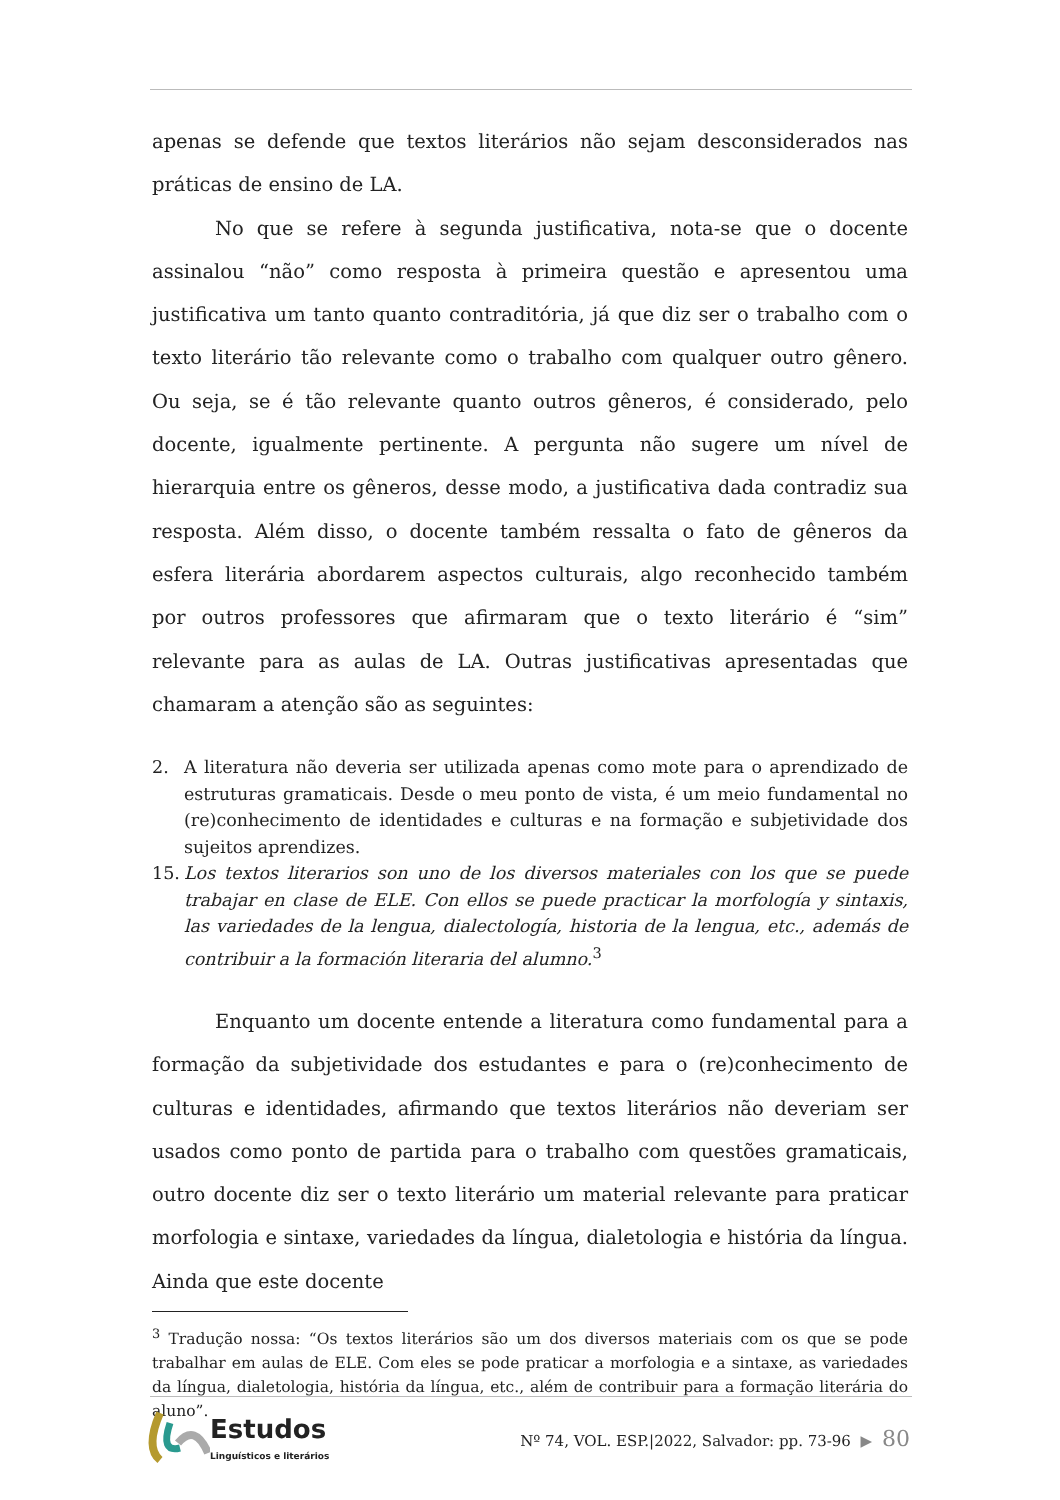apenas se defende que textos literários não sejam desconsiderados nas práticas de ensino de LA.
No que se refere à segunda justificativa, nota-se que o docente assinalou “não” como resposta à primeira questão e apresentou uma justificativa um tanto quanto contraditória, já que diz ser o trabalho com o texto literário tão relevante como o trabalho com qualquer outro gênero. Ou seja, se é tão relevante quanto outros gêneros, é considerado, pelo docente, igualmente pertinente. A pergunta não sugere um nível de hierarquia entre os gêneros, desse modo, a justificativa dada contradiz sua resposta. Além disso, o docente também ressalta o fato de gêneros da esfera literária abordarem aspectos culturais, algo reconhecido também por outros professores que afirmaram que o texto literário é “sim” relevante para as aulas de LA. Outras justificativas apresentadas que chamaram a atenção são as seguintes:
2. A literatura não deveria ser utilizada apenas como mote para o aprendizado de estruturas gramaticais. Desde o meu ponto de vista, é um meio fundamental no (re)conhecimento de identidades e culturas e na formação e subjetividade dos sujeitos aprendizes.
15. Los textos literarios son uno de los diversos materiales con los que se puede trabajar en clase de ELE. Con ellos se puede practicar la morfología y sintaxis, las variedades de la lengua, dialectología, historia de la lengua, etc., además de contribuir a la formación literaria del alumno.<sup>3</sup>
Enquanto um docente entende a literatura como fundamental para a formação da subjetividade dos estudantes e para o (re)conhecimento de culturas e identidades, afirmando que textos literários não deveriam ser usados como ponto de partida para o trabalho com questões gramaticais, outro docente diz ser o texto literário um material relevante para praticar morfologia e sintaxe, variedades da língua, dialetologia e história da língua. Ainda que este docente
<sup>3</sup> Tradução nossa: “Os textos literários são um dos diversos materiais com os que se pode trabalhar em aulas de ELE. Com eles se pode praticar a morfologia e a sintaxe, as variedades da língua, dialetologia, história da língua, etc., além de contribuir para a formação literária do aluno”.
Estudos
Linguísticos e literários
Nº 74, VOL. ESP.|2022, Salvador: pp. 73-96 ▶ 80